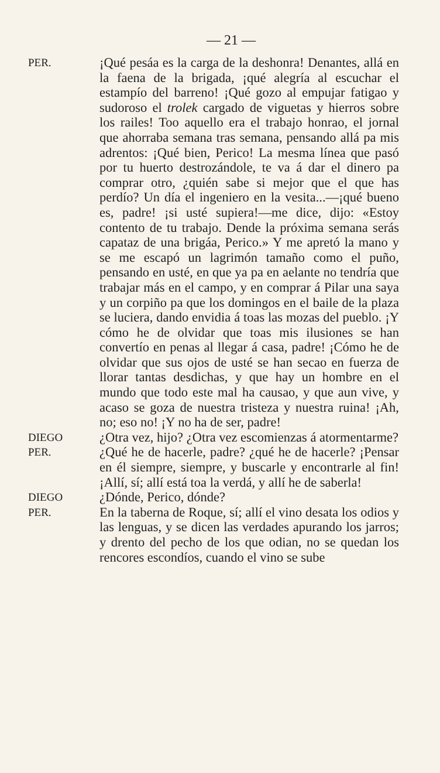— 21 —
PER.
¡Qué pesáa es la carga de la deshonra! Denantes, allá en la faena de la brigada, ¡qué alegría al escuchar el estampío del barreno! ¡Qué gozo al empujar fatigao y sudoroso el trolek cargado de viguetas y hierros sobre los railes! Too aquello era el trabajo honrao, el jornal que ahorraba semana tras semana, pensando allá pa mis adrentos: ¡Qué bien, Perico! La mesma línea que pasó por tu huerto destrozándole, te va á dar el dinero pa comprar otro, ¿quién sabe si mejor que el que has perdío? Un día el ingeniero en la vesita...—¡qué bueno es, padre! ¡si usté supiera!—me dice, dijo: «Estoy contento de tu trabajo. Dende la próxima semana serás capataz de una brigáa, Perico.» Y me apretó la mano y se me escapó un lagrimón tamaño como el puño, pensando en usté, en que ya pa en aelante no tendría que trabajar más en el campo, y en comprar á Pilar una saya y un corpiño pa que los domingos en el baile de la plaza se luciera, dando envidia á toas las mozas del pueblo. ¡Y cómo he de olvidar que toas mis ilusiones se han convertío en penas al llegar á casa, padre! ¡Cómo he de olvidar que sus ojos de usté se han secao en fuerza de llorar tantas desdichas, y que hay un hombre en el mundo que todo este mal ha causao, y que aun vive, y acaso se goza de nuestra tristeza y nuestra ruina! ¡Ah, no; eso no! ¡Y no ha de ser, padre!
DIEGO
¿Otra vez, hijo? ¿Otra vez escomienzas á atormentarme?
PER.
¿Qué he de hacerle, padre? ¿qué he de hacerle? ¡Pensar en él siempre, siempre, y buscarle y encontrarle al fin! ¡Allí, sí; allí está toa la verdá, y allí he de saberla!
DIEGO
¿Dónde, Perico, dónde?
PER.
En la taberna de Roque, sí; allí el vino desata los odios y las lenguas, y se dicen las verdades apurando los jarros; y drento del pecho de los que odian, no se quedan los rencores escondíos, cuando el vino se sube